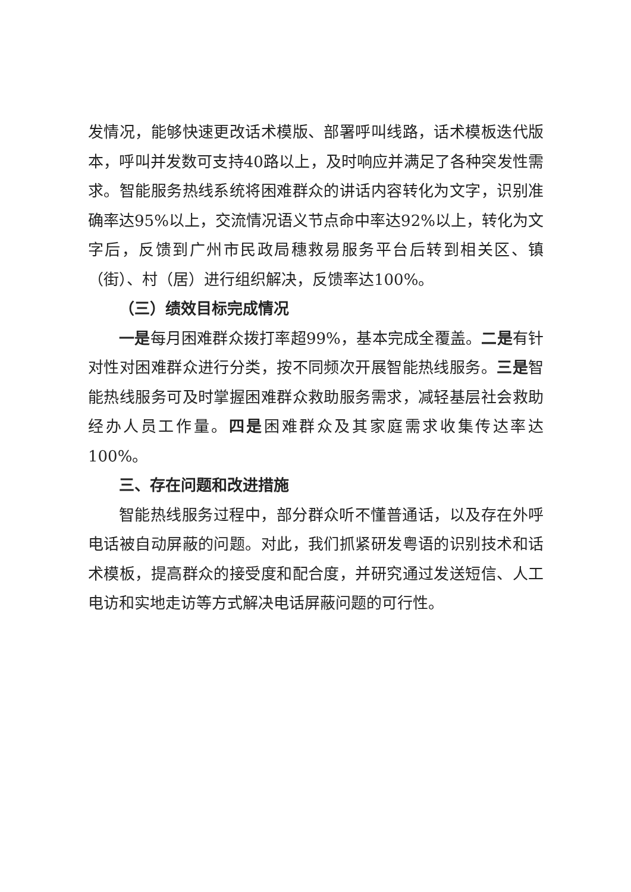发情况，能够快速更改话术模版、部署呼叫线路，话术模板迭代版本，呼叫并发数可支持40路以上，及时响应并满足了各种突发性需求。智能服务热线系统将困难群众的讲话内容转化为文字，识别准确率达95%以上，交流情况语义节点命中率达92%以上，转化为文字后，反馈到广州市民政局穗救易服务平台后转到相关区、镇（街）、村（居）进行组织解决，反馈率达100%。
（三）绩效目标完成情况
一是每月困难群众拨打率超99%，基本完成全覆盖。二是有针对性对困难群众进行分类，按不同频次开展智能热线服务。三是智能热线服务可及时掌握困难群众救助服务需求，减轻基层社会救助经办人员工作量。四是困难群众及其家庭需求收集传达率达100%。
三、存在问题和改进措施
智能热线服务过程中，部分群众听不懂普通话，以及存在外呼电话被自动屏蔽的问题。对此，我们抓紧研发粤语的识别技术和话术模板，提高群众的接受度和配合度，并研究通过发送短信、人工电访和实地走访等方式解决电话屏蔽问题的可行性。